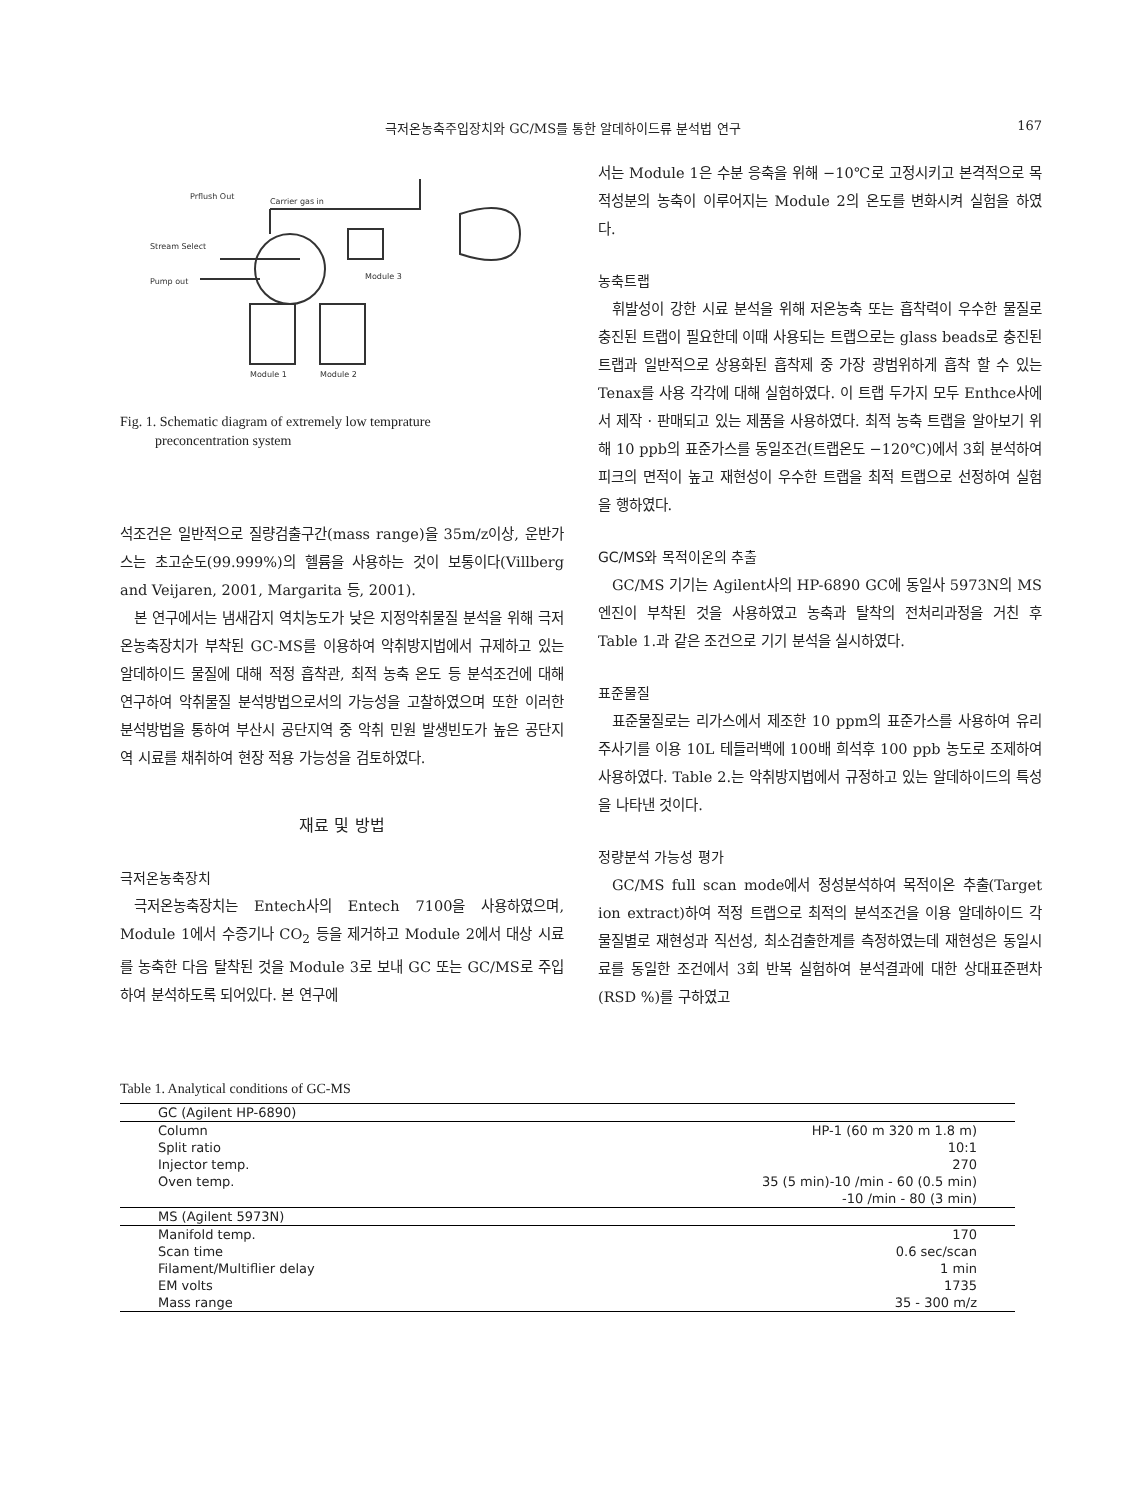극저온농축주입장치와 GC/MS를 통한 알데하이드류 분석법 연구 167
Prflush Out
Carrier gas in
Stream Select
Pump out
Module 3
Module 1
Module 2
Fig. 1. Schematic diagram of extremely low temprature
preconcentration system
석조건은 일반적으로 질량검출구간(mass range)을 35m/z이상, 운반가스는 초고순도(99.999%)의 헬륨을 사용하는 것이 보통이다(Villberg and Veijaren, 2001, Margarita 등, 2001).
본 연구에서는 냄새감지 역치농도가 낮은 지정악취물질 분석을 위해 극저온농축장치가 부착된 GC-MS를 이용하여 악취방지법에서 규제하고 있는 알데하이드 물질에 대해 적정 흡착관, 최적 농축 온도 등 분석조건에 대해 연구하여 악취물질 분석방법으로서의 가능성을 고찰하였으며 또한 이러한 분석방법을 통하여 부산시 공단지역 중 악취 민원 발생빈도가 높은 공단지역 시료를 채취하여 현장 적용 가능성을 검토하였다.
재료 및 방법
극저온농축장치
극저온농축장치는 Entech사의 Entech 7100을 사용하였으며, Module 1에서 수증기나 CO<sub>2</sub> 등을 제거하고 Module 2에서 대상 시료를 농축한 다음 탈착된 것을 Module 3로 보내 GC 또는 GC/MS로 주입하여 분석하도록 되어있다. 본 연구에
서는 Module 1은 수분 응축을 위해 −10℃로 고정시키고 본격적으로 목적성분의 농축이 이루어지는 Module 2의 온도를 변화시켜 실험을 하였다.
농축트랩
휘발성이 강한 시료 분석을 위해 저온농축 또는 흡착력이 우수한 물질로 충진된 트랩이 필요한데 이때 사용되는 트랩으로는 glass beads로 충진된 트랩과 일반적으로 상용화된 흡착제 중 가장 광범위하게 흡착 할 수 있는 Tenax를 사용 각각에 대해 실험하였다. 이 트랩 두가지 모두 Enthce사에서 제작 · 판매되고 있는 제품을 사용하였다. 최적 농축 트랩을 알아보기 위해 10 ppb의 표준가스를 동일조건(트랩온도 −120℃)에서 3회 분석하여 피크의 면적이 높고 재현성이 우수한 트랩을 최적 트랩으로 선정하여 실험을 행하였다.
GC/MS와 목적이온의 추출
GC/MS 기기는 Agilent사의 HP-6890 GC에 동일사 5973N의 MS엔진이 부착된 것을 사용하였고 농축과 탈착의 전처리과정을 거친 후 Table 1.과 같은 조건으로 기기 분석을 실시하였다.
표준물질
표준물질로는 리가스에서 제조한 10 ppm의 표준가스를 사용하여 유리 주사기를 이용 10L 테들러백에 100배 희석후 100 ppb 농도로 조제하여 사용하였다. Table 2.는 악취방지법에서 규정하고 있는 알데하이드의 특성을 나타낸 것이다.
정량분석 가능성 평가
GC/MS full scan mode에서 정성분석하여 목적이온 추출(Target ion extract)하여 적정 트랩으로 최적의 분석조건을 이용 알데하이드 각 물질별로 재현성과 직선성, 최소검출한계를 측정하였는데 재현성은 동일시료를 동일한 조건에서 3회 반복 실험하여 분석결과에 대한 상대표준편차(RSD %)를 구하였고
Table 1. Analytical conditions of GC-MS
| GC (Agilent HP-6890) | |
| Column | HP-1 (60 m 320 m 1.8 m) |
| Split ratio | 10:1 |
| Injector temp. | 270 |
| Oven temp. | 35 (5 min)-10 /min - 60 (0.5 min) |
| | -10 /min - 80 (3 min) |
| MS (Agilent 5973N) | |
| Manifold temp. | 170 |
| Scan time | 0.6 sec/scan |
| Filament/Multiflier delay | 1 min |
| EM volts | 1735 |
| Mass range | 35 - 300 m/z |